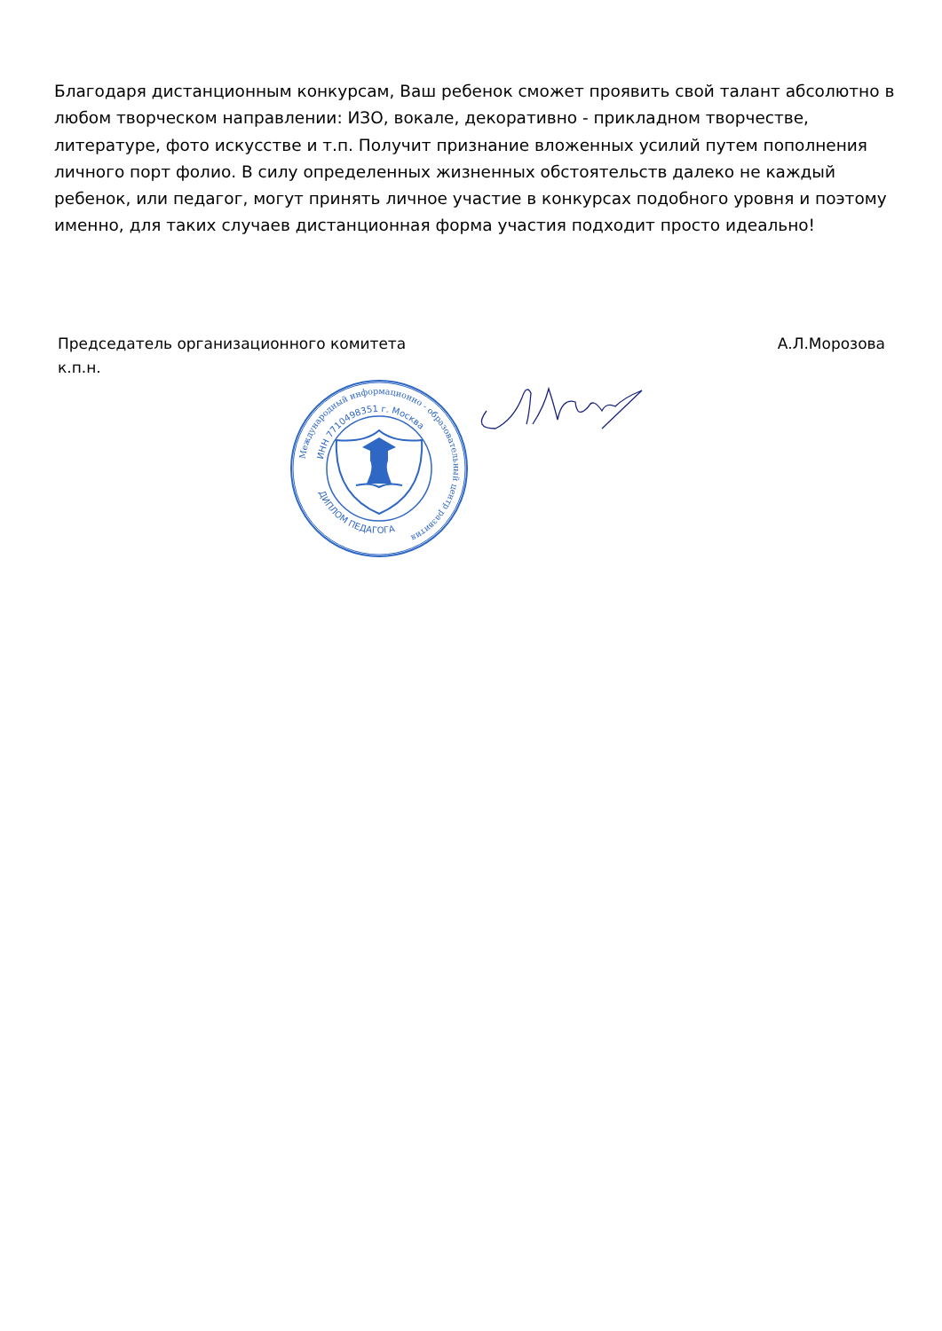Благодаря дистанционным конкурсам, Ваш ребенок сможет проявить свой талант абсолютно в любом творческом направлении: ИЗО, вокале, декоративно - прикладном творчестве, литературе, фото искусстве и т.п. Получит признание вложенных усилий путем пополнения личного порт фолио. В силу определенных жизненных обстоятельств далеко не каждый ребенок, или педагог, могут принять личное участие в конкурсах подобного уровня и поэтому именно, для таких случаев дистанционная форма участия подходит просто идеально!
Председатель организационного комитета А.Л.Морозова
к.п.н.
Международный информационно - образовательный центр развития
ИНН 7710498351 г. Москва
ДИПЛОМ ПЕДАГОГА